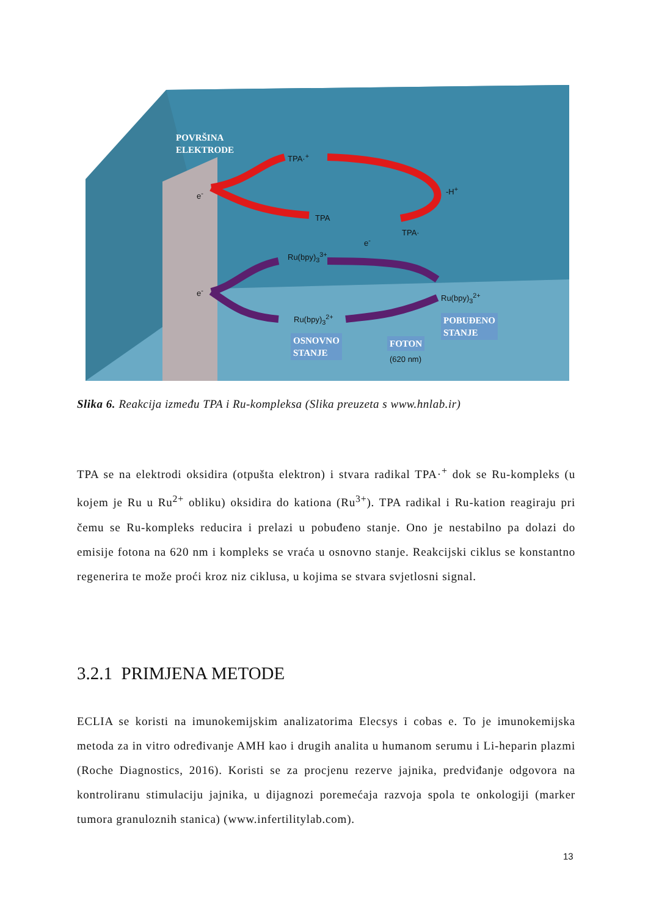POVRŠINA
ELEKTRODE
TPA·<sup>+</sup>
-H<sup>+</sup>
e<sup>-</sup>
TPA
TPA·
e<sup>-</sup>
Ru(bpy)<sub>3</sub><sup>3+</sup>
e<sup>-</sup>
Ru(bpy)<sub>3</sub><sup>2+</sup>
POBUĐENO
STANJE
Ru(bpy)<sub>3</sub><sup>2+</sup>
OSNOVNO
STANJE
FOTON
(620 nm)
Slika 6. Reakcija između TPA i Ru-kompleksa (Slika preuzeta s www.hnlab.ir)
TPA se na elektrodi oksidira (otpušta elektron) i stvara radikal TPA·<sup>+</sup> dok se Ru-kompleks (u kojem je Ru u Ru<sup>2+</sup> obliku) oksidira do kationa (Ru<sup>3+</sup>). TPA radikal i Ru-kation reagiraju pri čemu se Ru-kompleks reducira i prelazi u pobuđeno stanje. Ono je nestabilno pa dolazi do emisije fotona na 620 nm i kompleks se vraća u osnovno stanje. Reakcijski ciklus se konstantno regenerira te može proći kroz niz ciklusa, u kojima se stvara svjetlosni signal.
3.2.1 PRIMJENA METODE
ECLIA se koristi na imunokemijskim analizatorima Elecsys i cobas e. To je imunokemijska metoda za in vitro određivanje AMH kao i drugih analita u humanom serumu i Li-heparin plazmi (Roche Diagnostics, 2016). Koristi se za procjenu rezerve jajnika, predviđanje odgovora na kontroliranu stimulaciju jajnika, u dijagnozi poremećaja razvoja spola te onkologiji (marker tumora granuloznih stanica) (www.infertilitylab.com).
13